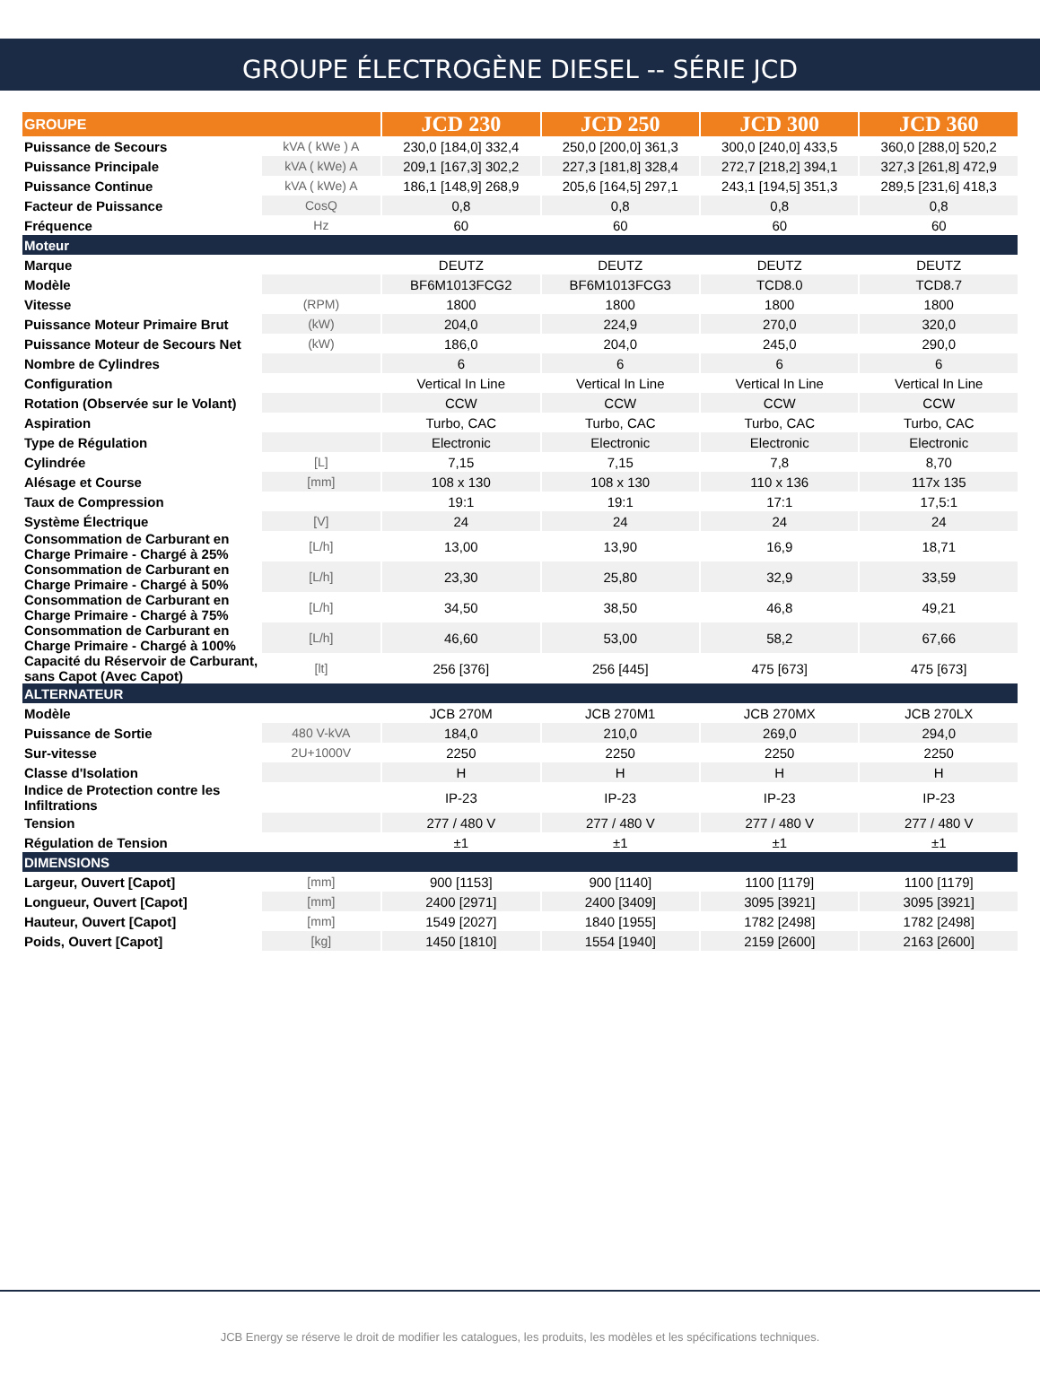GROUPE ÉLECTROGÈNE DIESEL -- SÉRIE JCD
| GROUPE | | JCD 230 | JCD 250 | JCD 300 | JCD 360 |
| --- | --- | --- | --- | --- | --- |
| Puissance de Secours | kVA ( kWe ) A | 230,0 [184,0] 332,4 | 250,0 [200,0] 361,3 | 300,0 [240,0] 433,5 | 360,0 [288,0] 520,2 |
| Puissance Principale | kVA ( kWe) A | 209,1 [167,3] 302,2 | 227,3 [181,8] 328,4 | 272,7 [218,2] 394,1 | 327,3 [261,8] 472,9 |
| Puissance Continue | kVA ( kWe) A | 186,1 [148,9] 268,9 | 205,6 [164,5] 297,1 | 243,1 [194,5] 351,3 | 289,5 [231,6] 418,3 |
| Facteur de Puissance | CosQ | 0,8 | 0,8 | 0,8 | 0,8 |
| Fréquence | Hz | 60 | 60 | 60 | 60 |
| Moteur | | | | | |
| Marque | | DEUTZ | DEUTZ | DEUTZ | DEUTZ |
| Modèle | | BF6M1013FCG2 | BF6M1013FCG3 | TCD8.0 | TCD8.7 |
| Vitesse | (RPM) | 1800 | 1800 | 1800 | 1800 |
| Puissance Moteur Primaire Brut | (kW) | 204,0 | 224,9 | 270,0 | 320,0 |
| Puissance Moteur de Secours Net | (kW) | 186,0 | 204,0 | 245,0 | 290,0 |
| Nombre de Cylindres | | 6 | 6 | 6 | 6 |
| Configuration | | Vertical In Line | Vertical In Line | Vertical In Line | Vertical In Line |
| Rotation (Observée sur le Volant) | | CCW | CCW | CCW | CCW |
| Aspiration | | Turbo, CAC | Turbo, CAC | Turbo, CAC | Turbo, CAC |
| Type de Régulation | | Electronic | Electronic | Electronic | Electronic |
| Cylindrée | [L] | 7,15 | 7,15 | 7,8 | 8,70 |
| Alésage et Course | [mm] | 108 x 130 | 108 x 130 | 110 x 136 | 117x 135 |
| Taux de Compression | | 19:1 | 19:1 | 17:1 | 17,5:1 |
| Système Électrique | [V] | 24 | 24 | 24 | 24 |
| Consommation de Carburant en Charge Primaire - Chargé à 25% | [L/h] | 13,00 | 13,90 | 16,9 | 18,71 |
| Consommation de Carburant en Charge Primaire - Chargé à 50% | [L/h] | 23,30 | 25,80 | 32,9 | 33,59 |
| Consommation de Carburant en Charge Primaire - Chargé à 75% | [L/h] | 34,50 | 38,50 | 46,8 | 49,21 |
| Consommation de Carburant en Charge Primaire - Chargé à 100% | [L/h] | 46,60 | 53,00 | 58,2 | 67,66 |
| Capacité du Réservoir de Carburant, sans Capot (Avec Capot) | [lt] | 256 [376] | 256 [445] | 475 [673] | 475 [673] |
| ALTERNATEUR | | | | | |
| Modèle | | JCB 270M | JCB 270M1 | JCB 270MX | JCB 270LX |
| Puissance de Sortie | 480 V-kVA | 184,0 | 210,0 | 269,0 | 294,0 |
| Sur-vitesse | 2U+1000V | 2250 | 2250 | 2250 | 2250 |
| Classe d'Isolation | | H | H | H | H |
| Indice de Protection contre les Infiltrations | | IP-23 | IP-23 | IP-23 | IP-23 |
| Tension | | 277 / 480 V | 277 / 480 V | 277 / 480 V | 277 / 480 V |
| Régulation de Tension | | ±1 | ±1 | ±1 | ±1 |
| DIMENSIONS | | | | | |
| Largeur, Ouvert [Capot] | [mm] | 900 [1153] | 900 [1140] | 1100 [1179] | 1100 [1179] |
| Longueur, Ouvert [Capot] | [mm] | 2400 [2971] | 2400 [3409] | 3095 [3921] | 3095 [3921] |
| Hauteur, Ouvert [Capot] | [mm] | 1549 [2027] | 1840 [1955] | 1782 [2498] | 1782 [2498] |
| Poids, Ouvert [Capot] | [kg] | 1450 [1810] | 1554 [1940] | 2159 [2600] | 2163 [2600] |
JCB Energy se réserve le droit de modifier les catalogues, les produits, les modèles et les spécifications techniques.